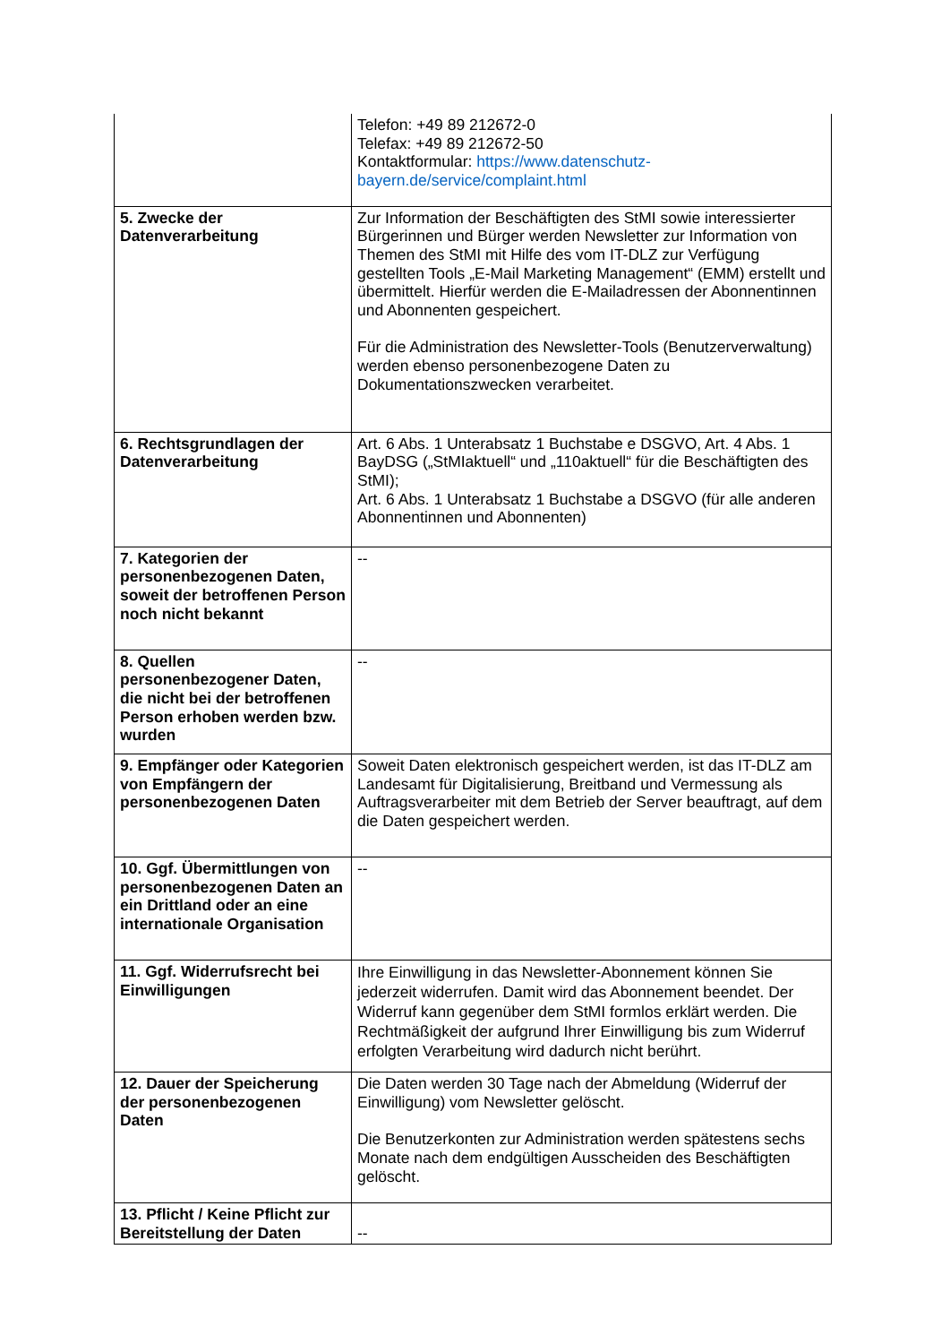| | Telefon: +49 89 212672-0 Telefax: +49 89 212672-50 Kontaktformular: https://www.datenschutz-bayern.de/service/complaint.html |
| 5. Zwecke der Datenverarbeitung | Zur Information der Beschäftigten des StMI sowie interessierter Bürgerinnen und Bürger werden Newsletter zur Information von Themen des StMI mit Hilfe des vom IT-DLZ zur Verfügung gestellten Tools „E-Mail Marketing Management“ (EMM) erstellt und übermittelt. Hierfür werden die E-Mailadressen der Abonnentinnen und Abonnenten gespeichert. Für die Administration des Newsletter-Tools (Benutzerverwaltung) werden ebenso personenbezogene Daten zu Dokumentationszwecken verarbeitet. |
| 6. Rechtsgrundlagen der Datenverarbeitung | Art. 6 Abs. 1 Unterabsatz 1 Buchstabe e DSGVO, Art. 4 Abs. 1 BayDSG („StMIaktuell“ und „110aktuell“ für die Beschäftigten des StMI); Art. 6 Abs. 1 Unterabsatz 1 Buchstabe a DSGVO (für alle anderen Abonnentinnen und Abonnenten) |
| 7. Kategorien der personenbezogenen Daten, soweit der betroffenen Person noch nicht bekannt | -- |
| 8. Quellen personenbezogener Daten, die nicht bei der betroffenen Person erhoben werden bzw. wurden | -- |
| 9. Empfänger oder Kategorien von Empfängern der personenbezogenen Daten | Soweit Daten elektronisch gespeichert werden, ist das IT-DLZ am Landesamt für Digitalisierung, Breitband und Vermessung als Auftragsverarbeiter mit dem Betrieb der Server beauftragt, auf dem die Daten gespeichert werden. |
| 10. Ggf. Übermittlungen von personenbezogenen Daten an ein Drittland oder an eine internationale Organisation | -- |
| 11. Ggf. Widerrufsrecht bei Einwilligungen | Ihre Einwilligung in das Newsletter-Abonnement können Sie jederzeit widerrufen. Damit wird das Abonnement beendet. Der Widerruf kann gegenüber dem StMI formlos erklärt werden. Die Rechtmäßigkeit der aufgrund Ihrer Einwilligung bis zum Widerruf erfolgten Verarbeitung wird dadurch nicht berührt. |
| 12. Dauer der Speicherung der personenbezogenen Daten | Die Daten werden 30 Tage nach der Abmeldung (Widerruf der Einwilligung) vom Newsletter gelöscht. Die Benutzerkonten zur Administration werden spätestens sechs Monate nach dem endgültigen Ausscheiden des Beschäftigten gelöscht. |
| 13. Pflicht / Keine Pflicht zur Bereitstellung der Daten | -- |